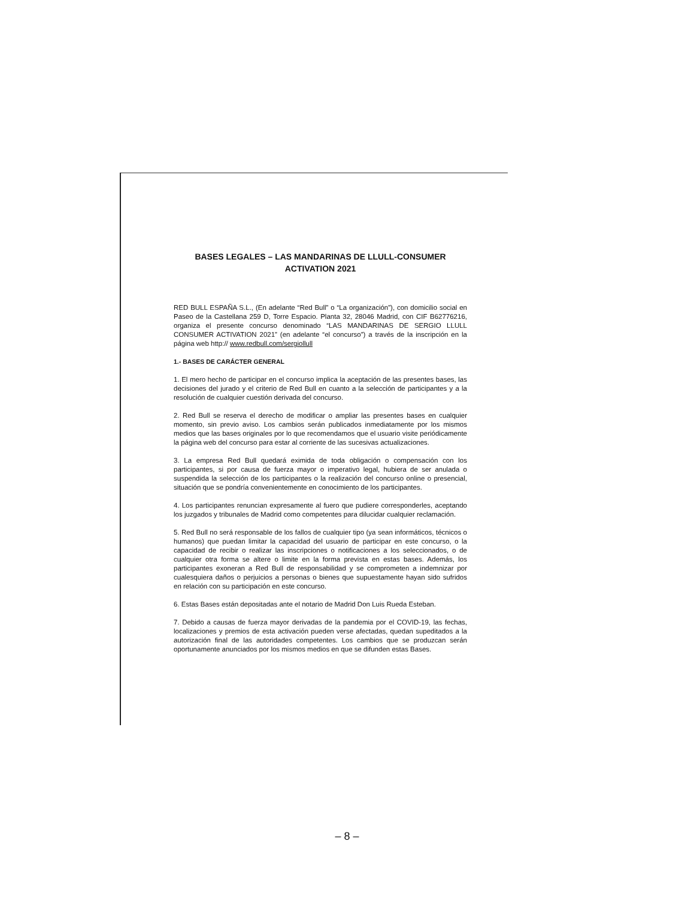BASES LEGALES – LAS MANDARINAS DE LLULL-CONSUMER
ACTIVATION 2021
RED BULL ESPAÑA S.L., (En adelante “Red Bull” o “La organización”), con domicilio social en Paseo de la Castellana 259 D, Torre Espacio. Planta 32, 28046 Madrid, con CIF B62776216, organiza el presente concurso denominado “LAS MANDARINAS DE SERGIO LLULL CONSUMER ACTIVATION 2021” (en adelante “el concurso”) a través de la inscripción en la página web http:// www.redbull.com/sergiollull
1.- BASES DE CARÁCTER GENERAL
1. El mero hecho de participar en el concurso implica la aceptación de las presentes bases, las decisiones del jurado y el criterio de Red Bull en cuanto a la selección de participantes y a la resolución de cualquier cuestión derivada del concurso.
2. Red Bull se reserva el derecho de modificar o ampliar las presentes bases en cualquier momento, sin previo aviso. Los cambios serán publicados inmediatamente por los mismos medios que las bases originales por lo que recomendamos que el usuario visite periódicamente la página web del concurso para estar al corriente de las sucesivas actualizaciones.
3. La empresa Red Bull quedará eximida de toda obligación o compensación con los participantes, si por causa de fuerza mayor o imperativo legal, hubiera de ser anulada o suspendida la selección de los participantes o la realización del concurso online o presencial, situación que se pondría convenientemente en conocimiento de los participantes.
4. Los participantes renuncian expresamente al fuero que pudiere corresponderles, aceptando los juzgados y tribunales de Madrid como competentes para dilucidar cualquier reclamación.
5. Red Bull no será responsable de los fallos de cualquier tipo (ya sean informáticos, técnicos o humanos) que puedan limitar la capacidad del usuario de participar en este concurso, o la capacidad de recibir o realizar las inscripciones o notificaciones a los seleccionados, o de cualquier otra forma se altere o limite en la forma prevista en estas bases. Además, los participantes exoneran a Red Bull de responsabilidad y se comprometen a indemnizar por cualesquiera daños o perjuicios a personas o bienes que supuestamente hayan sido sufridos en relación con su participación en este concurso.
6. Estas Bases están depositadas ante el notario de Madrid Don Luis Rueda Esteban.
7. Debido a causas de fuerza mayor derivadas de la pandemia por el COVID-19, las fechas, localizaciones y premios de esta activación pueden verse afectadas, quedan supeditados a la autorización final de las autoridades competentes. Los cambios que se produzcan serán oportunamente anunciados por los mismos medios en que se difunden estas Bases.
– 8 –